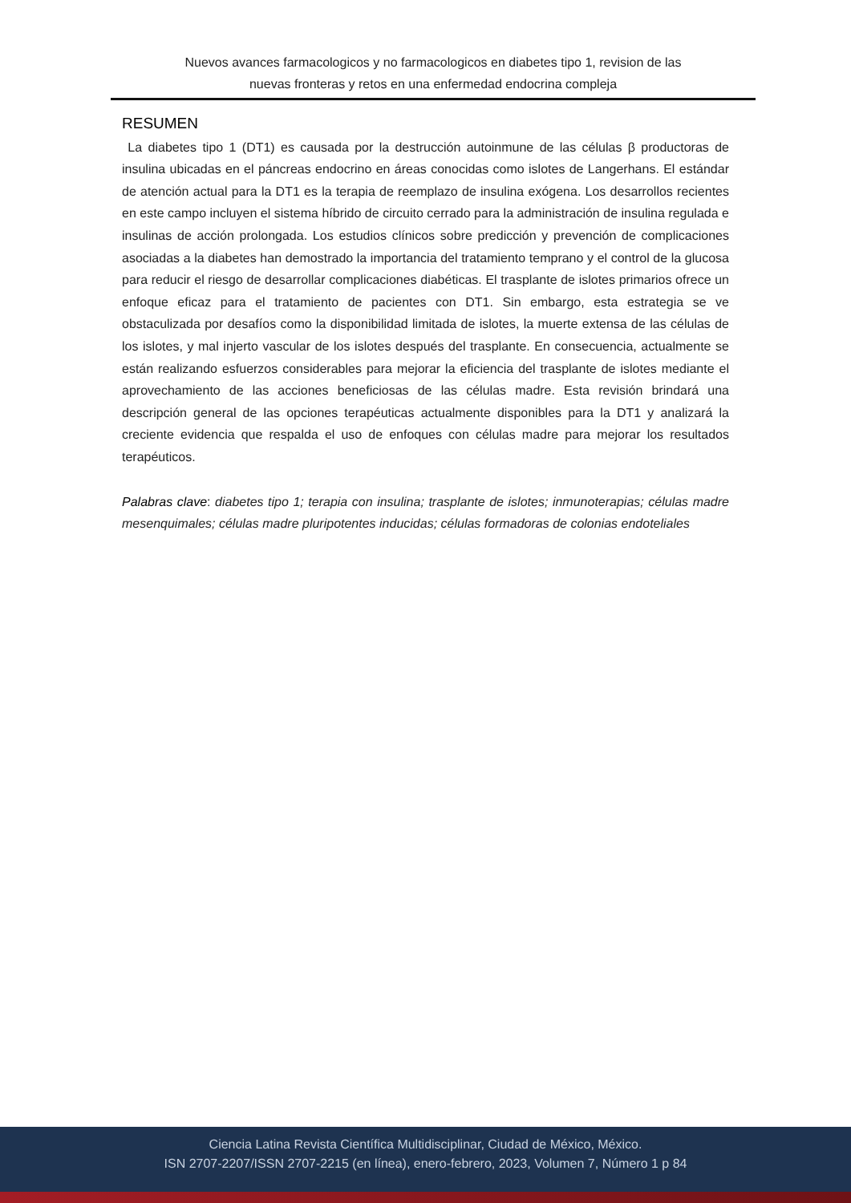Nuevos avances farmacologicos y no farmacologicos en diabetes tipo 1, revision de las
nuevas fronteras y retos en una enfermedad endocrina compleja
RESUMEN
La diabetes tipo 1 (DT1) es causada por la destrucción autoinmune de las células β productoras de insulina ubicadas en el páncreas endocrino en áreas conocidas como islotes de Langerhans. El estándar de atención actual para la DT1 es la terapia de reemplazo de insulina exógena. Los desarrollos recientes en este campo incluyen el sistema híbrido de circuito cerrado para la administración de insulina regulada e insulinas de acción prolongada. Los estudios clínicos sobre predicción y prevención de complicaciones asociadas a la diabetes han demostrado la importancia del tratamiento temprano y el control de la glucosa para reducir el riesgo de desarrollar complicaciones diabéticas. El trasplante de islotes primarios ofrece un enfoque eficaz para el tratamiento de pacientes con DT1. Sin embargo, esta estrategia se ve obstaculizada por desafíos como la disponibilidad limitada de islotes, la muerte extensa de las células de los islotes, y mal injerto vascular de los islotes después del trasplante. En consecuencia, actualmente se están realizando esfuerzos considerables para mejorar la eficiencia del trasplante de islotes mediante el aprovechamiento de las acciones beneficiosas de las células madre. Esta revisión brindará una descripción general de las opciones terapéuticas actualmente disponibles para la DT1 y analizará la creciente evidencia que respalda el uso de enfoques con células madre para mejorar los resultados terapéuticos.
Palabras clave: diabetes tipo 1; terapia con insulina; trasplante de islotes; inmunoterapias; células madre mesenquimales; células madre pluripotentes inducidas; células formadoras de colonias endoteliales
Ciencia Latina Revista Científica Multidisciplinar, Ciudad de México, México.
ISN 2707-2207/ISSN 2707-2215 (en línea), enero-febrero, 2023, Volumen 7, Número 1 p 84